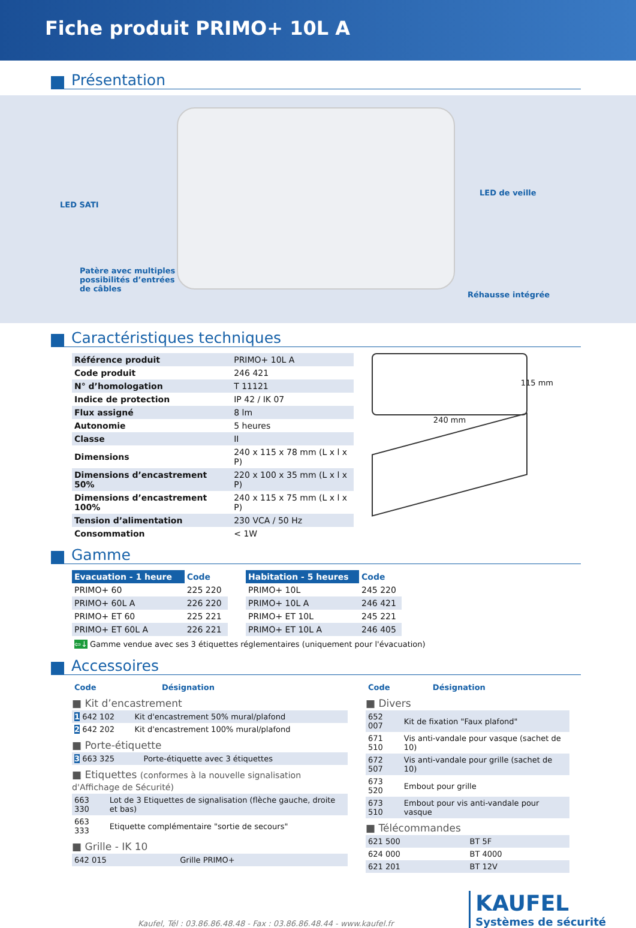Fiche produit PRIMO+ 10L A
Présentation
LED SATI
LED de veille
Patère avec multiples
possibilités d’entrées
de câbles
Réhausse intégrée
Caractéristiques techniques
| Référence produit | PRIMO+ 10L A |
| Code produit | 246 421 |
| N° d’homologation | T 11121 |
| Indice de protection | IP 42 / IK 07 |
| Flux assigné | 8 lm |
| Autonomie | 5 heures |
| Classe | II |
| Dimensions | 240 x 115 x 78 mm (L x l x P) |
| Dimensions d’encastrement 50% | 220 x 100 x 35 mm (L x l x P) |
| Dimensions d’encastrement 100% | 240 x 115 x 75 mm (L x l x P) |
| Tension d’alimentation | 230 VCA / 50 Hz |
| Consommation | < 1W |
115 mm
240 mm
Gamme
| Evacuation - 1 heure | Code |
| --- | --- |
| PRIMO+ 60 | 225 220 |
| PRIMO+ 60L A | 226 220 |
| PRIMO+ ET 60 | 225 221 |
| PRIMO+ ET 60L A | 226 221 |
| Habitation - 5 heures | Code |
| --- | --- |
| PRIMO+ 10L | 245 220 |
| PRIMO+ 10L A | 246 421 |
| PRIMO+ ET 10L | 245 221 |
| PRIMO+ ET 10L A | 246 405 |
⇦↓ Gamme vendue avec ses 3 étiquettes réglementaires (uniquement pour l'évacuation)
Accessoires
| Code | Désignation |
| --- | --- |
■ Kit d’encastrement
| 1 642 102 | Kit d'encastrement 50% mural/plafond |
| 2 642 202 | Kit d'encastrement 100% mural/plafond |
■ Porte-étiquette
| 3 663 325 | Porte-étiquette avec 3 étiquettes |
■ Etiquettes (conformes à la nouvelle signalisation d'Affichage de Sécurité)
| 663 330 | Lot de 3 Etiquettes de signalisation (flèche gauche, droite et bas) |
| 663 333 | Etiquette complémentaire "sortie de secours" |
■ Grille - IK 10
| 642 015 | Grille PRIMO+ |
| Code | Désignation |
| --- | --- |
■ Divers
| 652 007 | Kit de fixation "Faux plafond" |
| 671 510 | Vis anti-vandale pour vasque (sachet de 10) |
| 672 507 | Vis anti-vandale pour grille (sachet de 10) |
| 673 520 | Embout pour grille |
| 673 510 | Embout pour vis anti-vandale pour vasque |
■ Télécommandes
| 621 500 | BT 5F |
| 624 000 | BT 4000 |
| 621 201 | BT 12V |
Kaufel, Tél : 03.86.86.48.48 - Fax : 03.86.86.48.44 - www.kaufel.fr
KAUFEL
Systèmes de sécurité